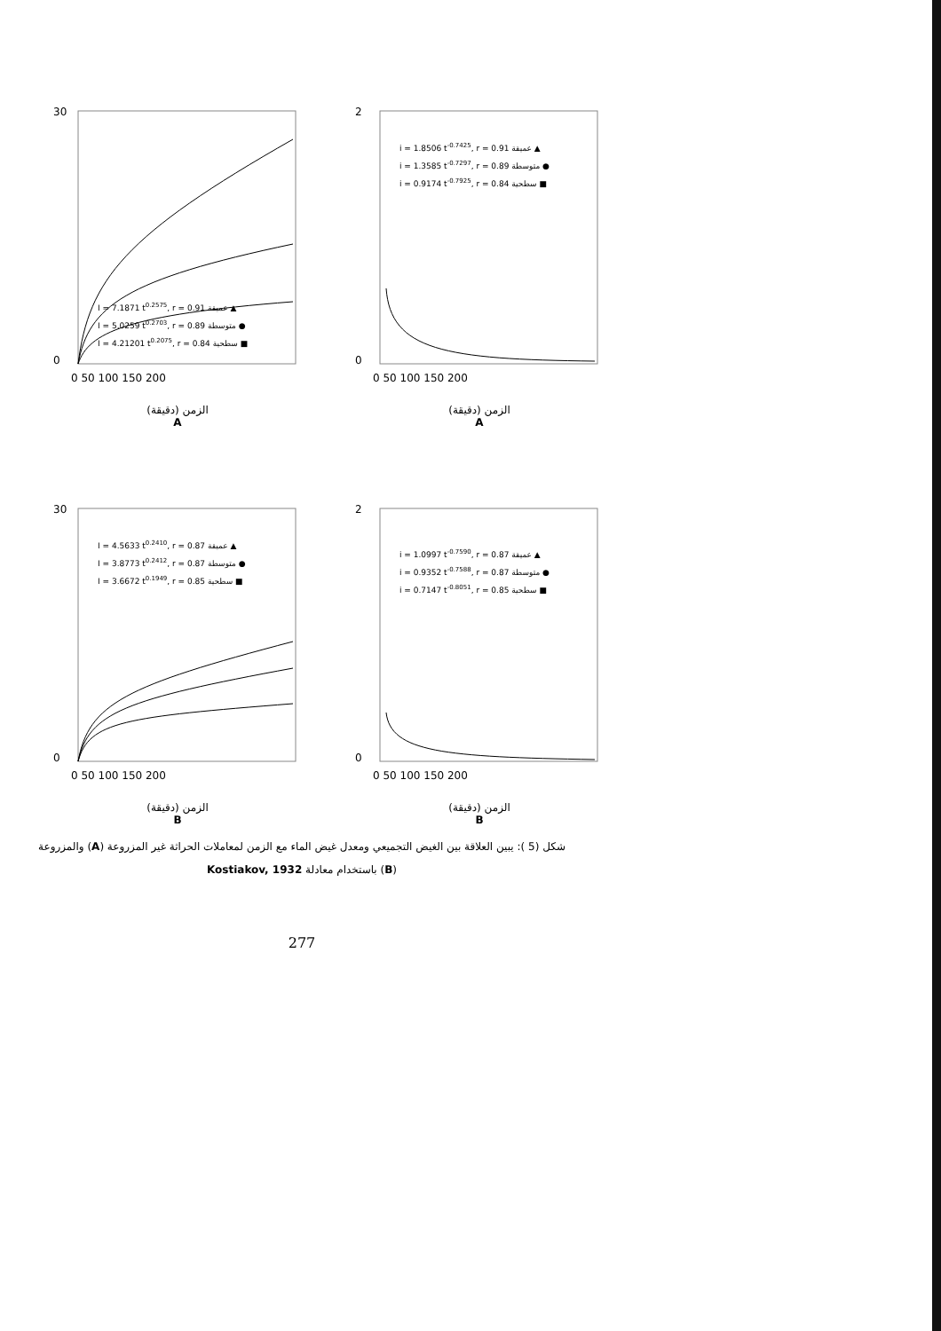30
0
I = 7.1871 t0.2575, r = 0.91 عميقة ▲
I = 5.0259 t0.2703, r = 0.89 متوسطة ●
I = 4.21201 t0.2075, r = 0.84 سطحية ■
0 50 100 150 200
الزمن (دقيقة)
A
2
0
i = 1.8506 t-0.7425, r = 0.91 عميقة ▲
i = 1.3585 t-0.7297, r = 0.89 متوسطة ●
i = 0.9174 t-0.7925, r = 0.84 سطحية ■
0 50 100 150 200
الزمن (دقيقة)
A
30
0
I = 4.5633 t0.2410, r = 0.87 عميقة ▲
I = 3.8773 t0.2412, r = 0.87 متوسطة ●
I = 3.6672 t0.1949, r = 0.85 سطحية ■
0 50 100 150 200
الزمن (دقيقة)
B
2
0
i = 1.0997 t-0.7590, r = 0.87 عميقة ▲
i = 0.9352 t-0.7588, r = 0.87 متوسطة ●
i = 0.7147 t-0.8051, r = 0.85 سطحية ■
0 50 100 150 200
الزمن (دقيقة)
B
شكل (5 ): يبين العلاقة بين الغيض التجميعي ومعدل غيض الماء مع الزمن لمعاملات الحراثة غير المزروعة (A) والمزروعة (B) باستخدام معادلة Kostiakov, 1932
277